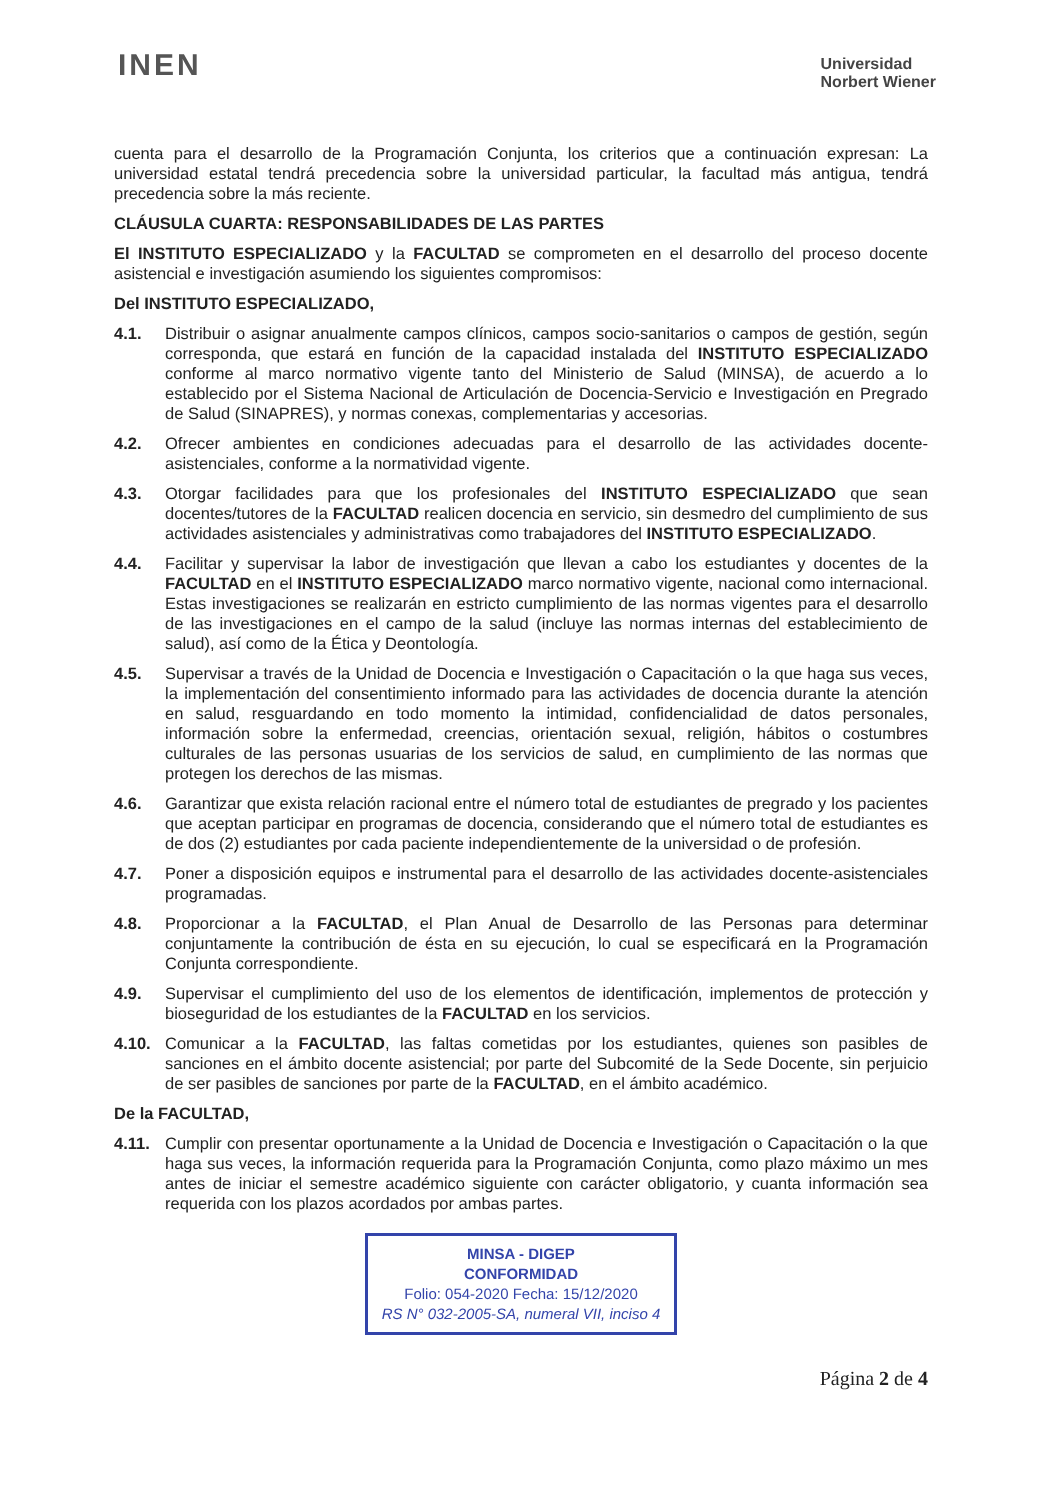INEN
Universidad
Norbert Wiener
cuenta para el desarrollo de la Programación Conjunta, los criterios que a continuación expresan: La universidad estatal tendrá precedencia sobre la universidad particular, la facultad más antigua, tendrá precedencia sobre la más reciente.
CLÁUSULA CUARTA: RESPONSABILIDADES DE LAS PARTES
El INSTITUTO ESPECIALIZADO y la FACULTAD se comprometen en el desarrollo del proceso docente asistencial e investigación asumiendo los siguientes compromisos:
Del INSTITUTO ESPECIALIZADO,
4.1. Distribuir o asignar anualmente campos clínicos, campos socio-sanitarios o campos de gestión, según corresponda, que estará en función de la capacidad instalada del INSTITUTO ESPECIALIZADO conforme al marco normativo vigente tanto del Ministerio de Salud (MINSA), de acuerdo a lo establecido por el Sistema Nacional de Articulación de Docencia-Servicio e Investigación en Pregrado de Salud (SINAPRES), y normas conexas, complementarias y accesorias.
4.2. Ofrecer ambientes en condiciones adecuadas para el desarrollo de las actividades docente-asistenciales, conforme a la normatividad vigente.
4.3. Otorgar facilidades para que los profesionales del INSTITUTO ESPECIALIZADO que sean docentes/tutores de la FACULTAD realicen docencia en servicio, sin desmedro del cumplimiento de sus actividades asistenciales y administrativas como trabajadores del INSTITUTO ESPECIALIZADO.
4.4. Facilitar y supervisar la labor de investigación que llevan a cabo los estudiantes y docentes de la FACULTAD en el INSTITUTO ESPECIALIZADO marco normativo vigente, nacional como internacional. Estas investigaciones se realizarán en estricto cumplimiento de las normas vigentes para el desarrollo de las investigaciones en el campo de la salud (incluye las normas internas del establecimiento de salud), así como de la Ética y Deontología.
4.5. Supervisar a través de la Unidad de Docencia e Investigación o Capacitación o la que haga sus veces, la implementación del consentimiento informado para las actividades de docencia durante la atención en salud, resguardando en todo momento la intimidad, confidencialidad de datos personales, información sobre la enfermedad, creencias, orientación sexual, religión, hábitos o costumbres culturales de las personas usuarias de los servicios de salud, en cumplimiento de las normas que protegen los derechos de las mismas.
4.6. Garantizar que exista relación racional entre el número total de estudiantes de pregrado y los pacientes que aceptan participar en programas de docencia, considerando que el número total de estudiantes es de dos (2) estudiantes por cada paciente independientemente de la universidad o de profesión.
4.7. Poner a disposición equipos e instrumental para el desarrollo de las actividades docente-asistenciales programadas.
4.8. Proporcionar a la FACULTAD, el Plan Anual de Desarrollo de las Personas para determinar conjuntamente la contribución de ésta en su ejecución, lo cual se especificará en la Programación Conjunta correspondiente.
4.9. Supervisar el cumplimiento del uso de los elementos de identificación, implementos de protección y bioseguridad de los estudiantes de la FACULTAD en los servicios.
4.10. Comunicar a la FACULTAD, las faltas cometidas por los estudiantes, quienes son pasibles de sanciones en el ámbito docente asistencial; por parte del Subcomité de la Sede Docente, sin perjuicio de ser pasibles de sanciones por parte de la FACULTAD, en el ámbito académico.
De la FACULTAD,
4.11. Cumplir con presentar oportunamente a la Unidad de Docencia e Investigación o Capacitación o la que haga sus veces, la información requerida para la Programación Conjunta, como plazo máximo un mes antes de iniciar el semestre académico siguiente con carácter obligatorio, y cuanta información sea requerida con los plazos acordados por ambas partes.
MINSA - DIGEP
CONFORMIDAD
Folio: 054-2020 Fecha: 15/12/2020
RS N° 032-2005-SA, numeral VII, inciso 4
Página 2 de 4